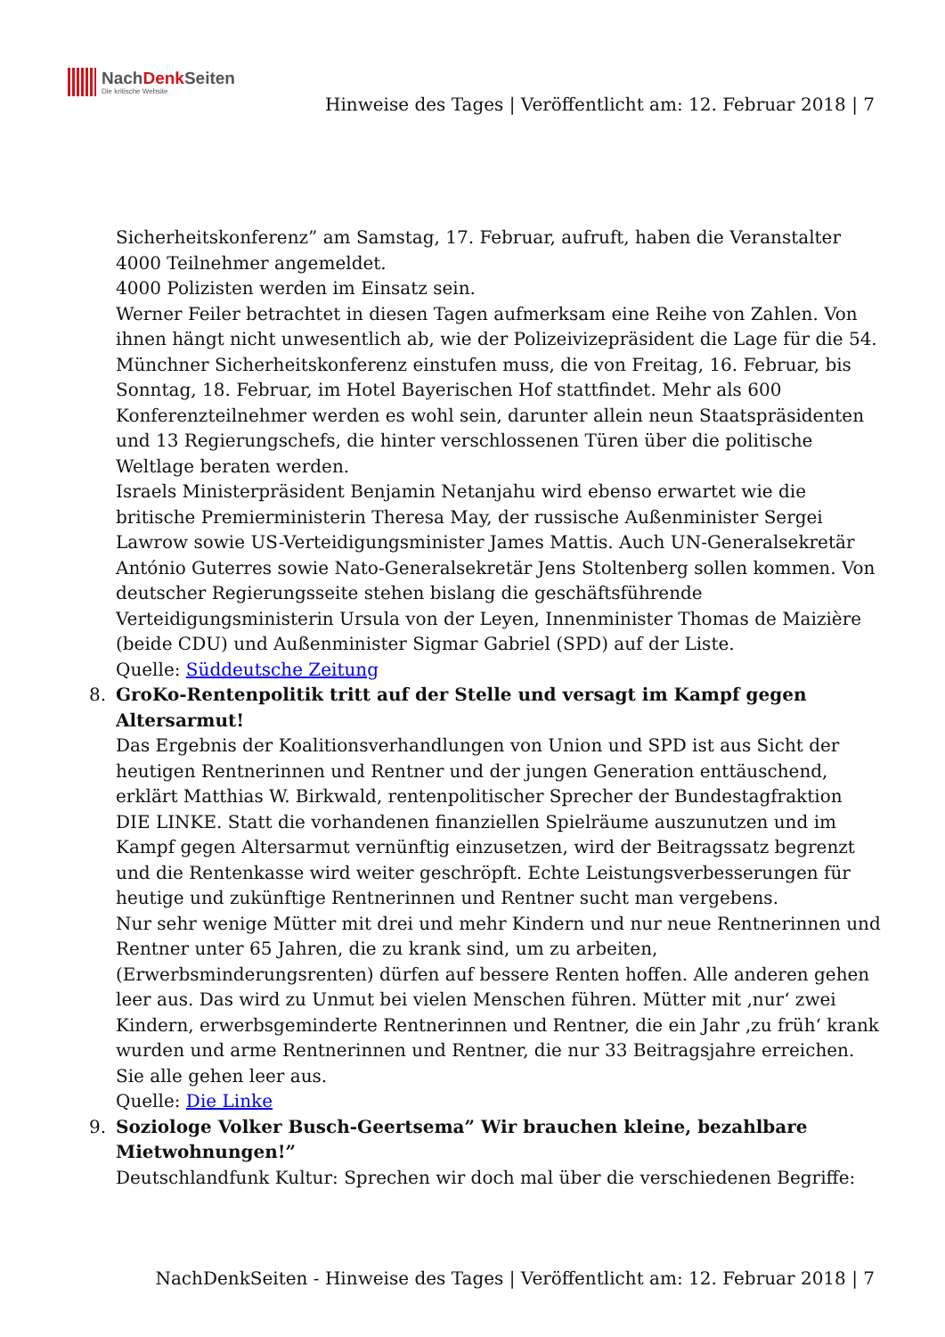NachDenk Seiten
Die kritische Website
Hinweise des Tages | Veröffentlicht am: 12. Februar 2018 | 7
Sicherheitskonferenz” am Samstag, 17. Februar, aufruft, haben die Veranstalter 4000 Teilnehmer angemeldet.
4000 Polizisten werden im Einsatz sein.
Werner Feiler betrachtet in diesen Tagen aufmerksam eine Reihe von Zahlen. Von ihnen hängt nicht unwesentlich ab, wie der Polizeivizepräsident die Lage für die 54. Münchner Sicherheitskonferenz einstufen muss, die von Freitag, 16. Februar, bis Sonntag, 18. Februar, im Hotel Bayerischen Hof stattfindet. Mehr als 600 Konferenzteilnehmer werden es wohl sein, darunter allein neun Staatspräsidenten und 13 Regierungschefs, die hinter verschlossenen Türen über die politische Weltlage beraten werden.
Israels Ministerpräsident Benjamin Netanjahu wird ebenso erwartet wie die britische Premierministerin Theresa May, der russische Außenminister Sergei Lawrow sowie US-Verteidigungsminister James Mattis. Auch UN-Generalsekretär António Guterres sowie Nato-Generalsekretär Jens Stoltenberg sollen kommen. Von deutscher Regierungsseite stehen bislang die geschäftsführende Verteidigungsministerin Ursula von der Leyen, Innenminister Thomas de Maizière (beide CDU) und Außenminister Sigmar Gabriel (SPD) auf der Liste.
Quelle: Süddeutsche Zeitung
8. GroKo-Rentenpolitik tritt auf der Stelle und versagt im Kampf gegen Altersarmut!
Das Ergebnis der Koalitionsverhandlungen von Union und SPD ist aus Sicht der heutigen Rentnerinnen und Rentner und der jungen Generation enttäuschend, erklärt Matthias W. Birkwald, rentenpolitischer Sprecher der Bundestagfraktion DIE LINKE. Statt die vorhandenen finanziellen Spielräume auszunutzen und im Kampf gegen Altersarmut vernünftig einzusetzen, wird der Beitragssatz begrenzt und die Rentenkasse wird weiter geschröpft. Echte Leistungsverbesserungen für heutige und zukünftige Rentnerinnen und Rentner sucht man vergebens.
Nur sehr wenige Mütter mit drei und mehr Kindern und nur neue Rentnerinnen und Rentner unter 65 Jahren, die zu krank sind, um zu arbeiten, (Erwerbsminderungsrenten) dürfen auf bessere Renten hoffen. Alle anderen gehen leer aus. Das wird zu Unmut bei vielen Menschen führen. Mütter mit ‚nur‘ zwei Kindern, erwerbsgeminderte Rentnerinnen und Rentner, die ein Jahr ‚zu früh‘ krank wurden und arme Rentnerinnen und Rentner, die nur 33 Beitragsjahre erreichen. Sie alle gehen leer aus.
Quelle: Die Linke
9. Soziologe Volker Busch-Geertsema” Wir brauchen kleine, bezahlbare Mietwohnungen!”
Deutschlandfunk Kultur: Sprechen wir doch mal über die verschiedenen Begriffe:
NachDenkSeiten - Hinweise des Tages | Veröffentlicht am: 12. Februar 2018 | 7